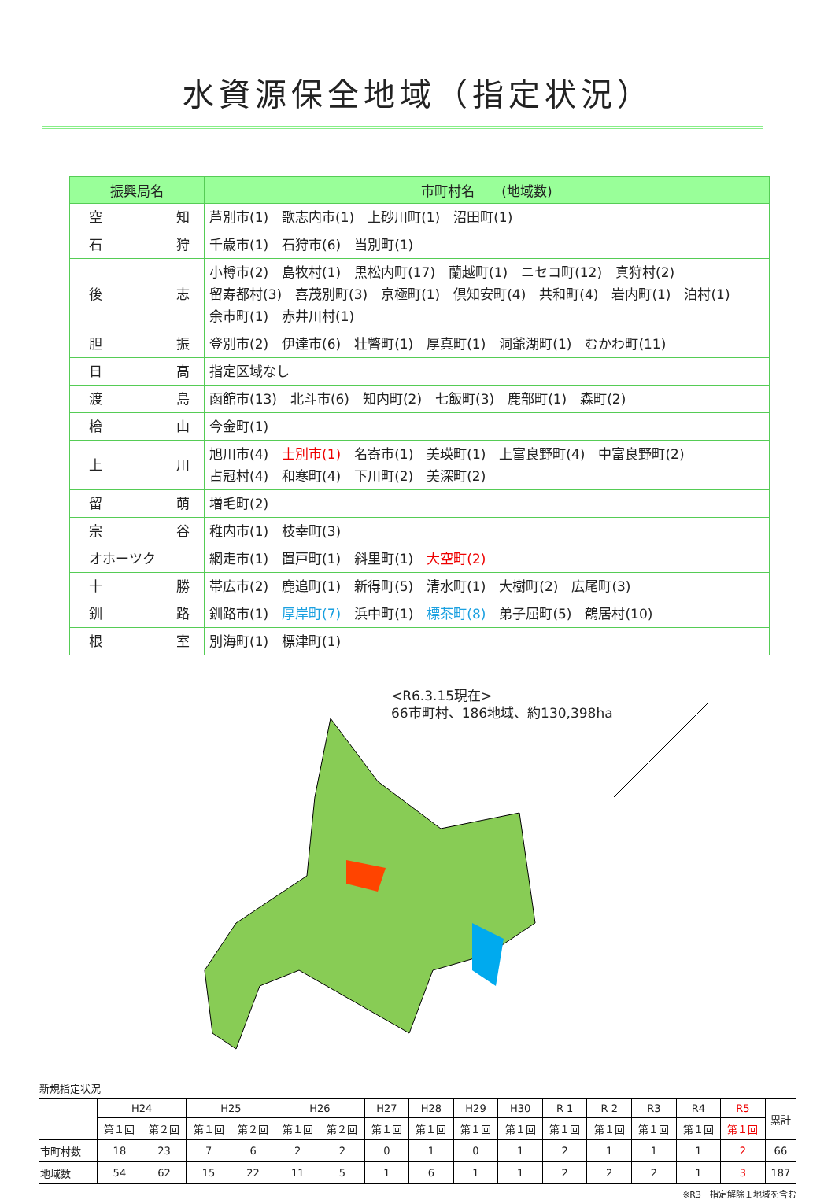水資源保全地域（指定状況）
| 振興局名 | 市町村名 (地域数) |
| --- | --- |
| 空 知 | 芦別市(1) 歌志内市(1) 上砂川町(1) 沼田町(1) |
| 石 狩 | 千歳市(1) 石狩市(6) 当別町(1) |
| 後 志 | 小樽市(2) 島牧村(1) 黒松内町(17) 蘭越町(1) ニセコ町(12) 真狩村(2) 留寿都村(3) 喜茂別町(3) 京極町(1) 倶知安町(4) 共和町(4) 岩内町(1) 泊村(1) 余市町(1) 赤井川村(1) |
| 胆 振 | 登別市(2) 伊達市(6) 壮瞥町(1) 厚真町(1) 洞爺湖町(1) むかわ町(11) |
| 日 高 | 指定区域なし |
| 渡 島 | 函館市(13) 北斗市(6) 知内町(2) 七飯町(3) 鹿部町(1) 森町(2) |
| 檜 山 | 今金町(1) |
| 上 川 | 旭川市(4) 士別市(1) 名寄市(1) 美瑛町(1) 上富良野町(4) 中富良野町(2) 占冠村(4) 和寒町(4) 下川町(2) 美深町(2) |
| 留 萌 | 増毛町(2) |
| 宗 谷 | 稚内市(1) 枝幸町(3) |
| オホーツク | 網走市(1) 置戸町(1) 斜里町(1) 大空町(2) |
| 十 勝 | 帯広市(2) 鹿追町(1) 新得町(5) 清水町(1) 大樹町(2) 広尾町(3) |
| 釧 路 | 釧路市(1) 厚岸町(7) 浜中町(1) 標茶町(8) 弟子屈町(5) 鶴居村(10) |
| 根 室 | 別海町(1) 標津町(1) |
<R6.3.15現在>
66市町村、186地域、約130,398ha
新規指定状況
| | H24 | | H25 | | H26 | | H27 | H28 | H29 | H30 | R 1 | R 2 | R3 | R4 | R5 | 累計 |
| | 第１回 | 第２回 | 第１回 | 第２回 | 第１回 | 第２回 | 第１回 | 第１回 | 第１回 | 第１回 | 第１回 | 第１回 | 第１回 | 第１回 | 第１回 | |
| 市町村数 | 18 | 23 | 7 | 6 | 2 | 2 | 0 | 1 | 0 | 1 | 2 | 1 | 1 | 1 | 2 | 66 |
| 地域数 | 54 | 62 | 15 | 22 | 11 | 5 | 1 | 6 | 1 | 1 | 2 | 2 | 2 | 1 | 3 | 187 |
※R3　指定解除１地域を含む